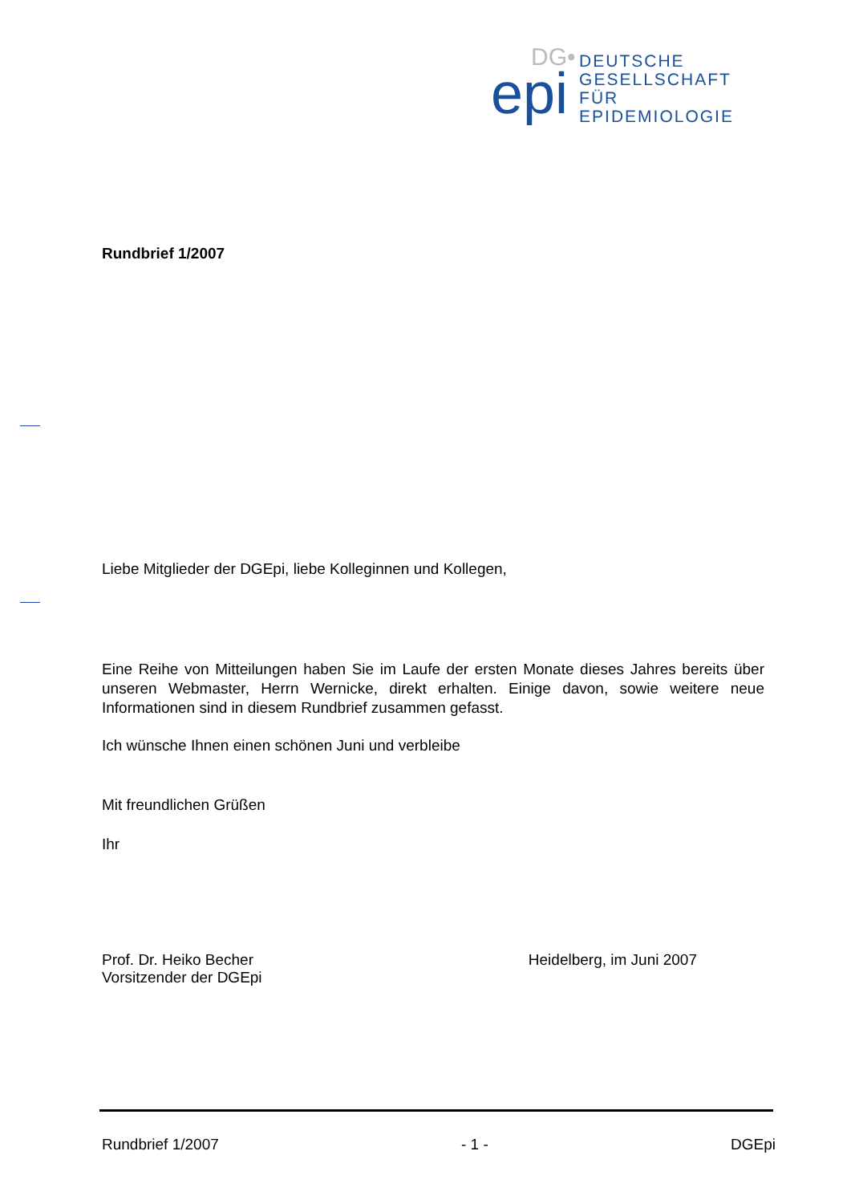DG•
epi
DEUTSCHE
GESELLSCHAFT
FÜR
EPIDEMIOLOGIE
Rundbrief 1/2007
Liebe Mitglieder der DGEpi, liebe Kolleginnen und Kollegen,
Eine Reihe von Mitteilungen haben Sie im Laufe der ersten Monate dieses Jahres bereits über unseren Webmaster, Herrn Wernicke, direkt erhalten. Einige davon, sowie weitere neue Informationen sind in diesem Rundbrief zusammen gefasst.
Ich wünsche Ihnen einen schönen Juni und verbleibe
Mit freundlichen Grüßen
Ihr
Prof. Dr. Heiko Becher
Vorsitzender der DGEpi
Heidelberg, im Juni 2007
Rundbrief 1/2007 - 1 - DGEpi